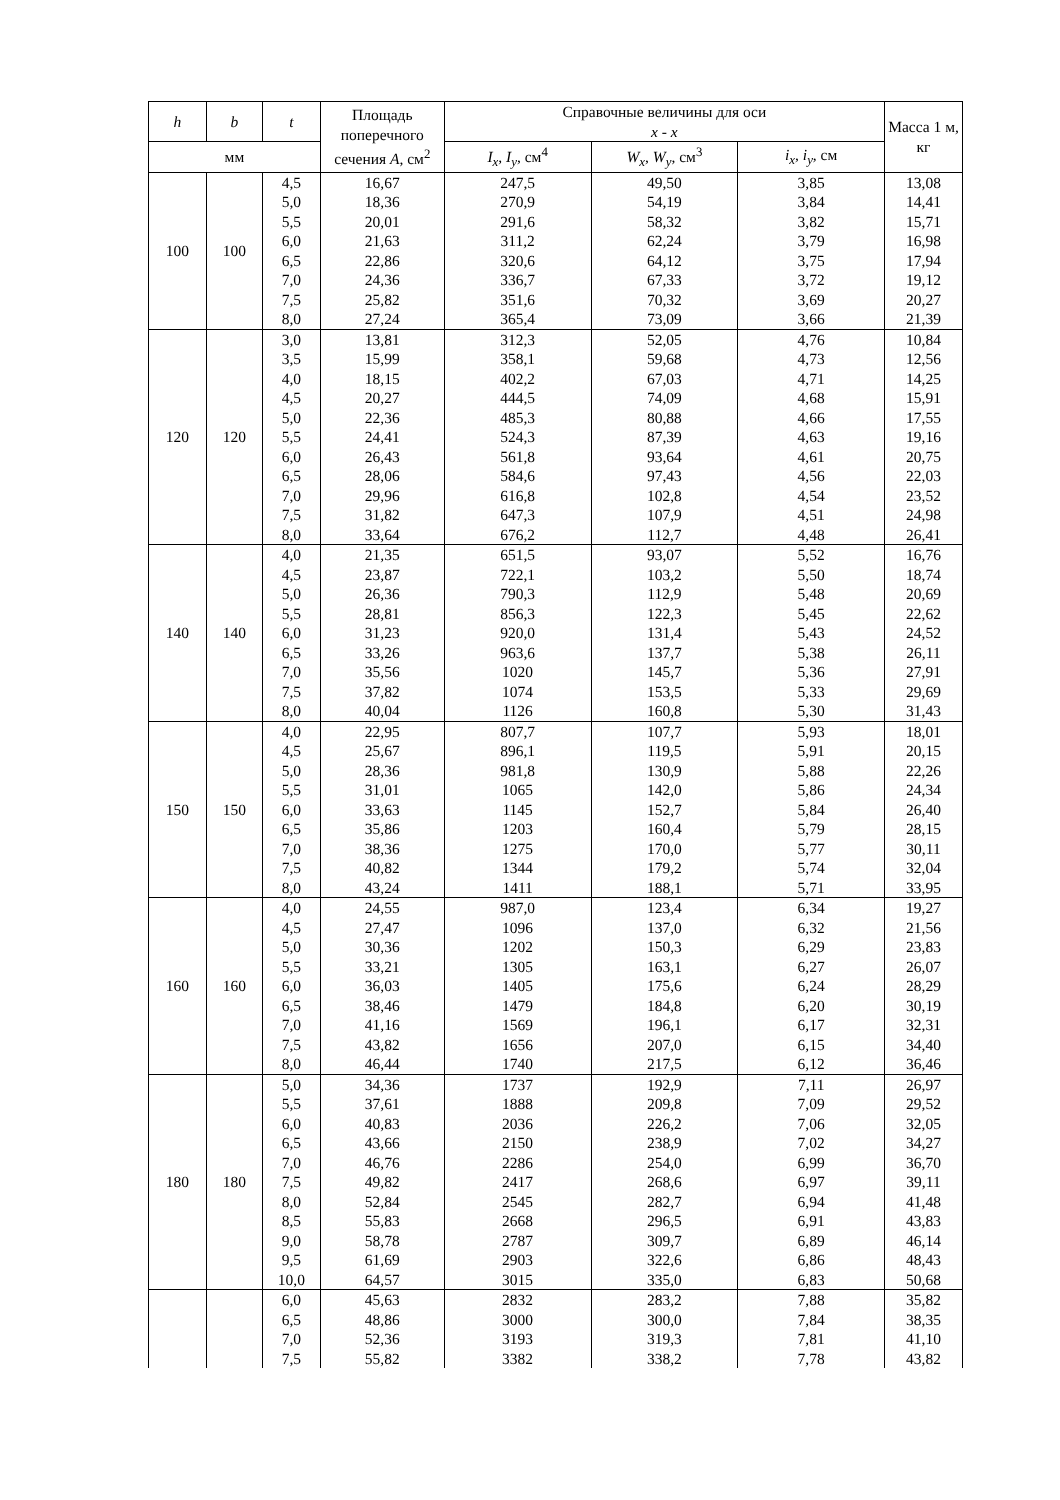| h | b | t | Площадь поперечного сечения A , см<sup>2</sup> | Справочные величины для оси x - x | | | Масса 1 м, кг |
| --- | --- | --- | --- | --- | --- | --- | --- |
| мм | | | | | | | |
| | | | | I<sub>x</sub> , I<sub>y</sub> , см<sup>4</sup> | W<sub>x</sub> , W<sub>y</sub> , см<sup>3</sup> | i<sub>x</sub> , i<sub>y</sub> , см | |
| 100 | 100 | 4,5 | 16,67 | 247,5 | 49,50 | 3,85 | 13,08 |
| | | 5,0 | 18,36 | 270,9 | 54,19 | 3,84 | 14,41 |
| | | 5,5 | 20,01 | 291,6 | 58,32 | 3,82 | 15,71 |
| | | 6,0 | 21,63 | 311,2 | 62,24 | 3,79 | 16,98 |
| | | 6,5 | 22,86 | 320,6 | 64,12 | 3,75 | 17,94 |
| | | 7,0 | 24,36 | 336,7 | 67,33 | 3,72 | 19,12 |
| | | 7,5 | 25,82 | 351,6 | 70,32 | 3,69 | 20,27 |
| | | 8,0 | 27,24 | 365,4 | 73,09 | 3,66 | 21,39 |
| 120 | 120 | 3,0 | 13,81 | 312,3 | 52,05 | 4,76 | 10,84 |
| | | 3,5 | 15,99 | 358,1 | 59,68 | 4,73 | 12,56 |
| | | 4,0 | 18,15 | 402,2 | 67,03 | 4,71 | 14,25 |
| | | 4,5 | 20,27 | 444,5 | 74,09 | 4,68 | 15,91 |
| | | 5,0 | 22,36 | 485,3 | 80,88 | 4,66 | 17,55 |
| | | 5,5 | 24,41 | 524,3 | 87,39 | 4,63 | 19,16 |
| | | 6,0 | 26,43 | 561,8 | 93,64 | 4,61 | 20,75 |
| | | 6,5 | 28,06 | 584,6 | 97,43 | 4,56 | 22,03 |
| | | 7,0 | 29,96 | 616,8 | 102,8 | 4,54 | 23,52 |
| | | 7,5 | 31,82 | 647,3 | 107,9 | 4,51 | 24,98 |
| | | 8,0 | 33,64 | 676,2 | 112,7 | 4,48 | 26,41 |
| 140 | 140 | 4,0 | 21,35 | 651,5 | 93,07 | 5,52 | 16,76 |
| | | 4,5 | 23,87 | 722,1 | 103,2 | 5,50 | 18,74 |
| | | 5,0 | 26,36 | 790,3 | 112,9 | 5,48 | 20,69 |
| | | 5,5 | 28,81 | 856,3 | 122,3 | 5,45 | 22,62 |
| | | 6,0 | 31,23 | 920,0 | 131,4 | 5,43 | 24,52 |
| | | 6,5 | 33,26 | 963,6 | 137,7 | 5,38 | 26,11 |
| | | 7,0 | 35,56 | 1020 | 145,7 | 5,36 | 27,91 |
| | | 7,5 | 37,82 | 1074 | 153,5 | 5,33 | 29,69 |
| | | 8,0 | 40,04 | 1126 | 160,8 | 5,30 | 31,43 |
| 150 | 150 | 4,0 | 22,95 | 807,7 | 107,7 | 5,93 | 18,01 |
| | | 4,5 | 25,67 | 896,1 | 119,5 | 5,91 | 20,15 |
| | | 5,0 | 28,36 | 981,8 | 130,9 | 5,88 | 22,26 |
| | | 5,5 | 31,01 | 1065 | 142,0 | 5,86 | 24,34 |
| | | 6,0 | 33,63 | 1145 | 152,7 | 5,84 | 26,40 |
| | | 6,5 | 35,86 | 1203 | 160,4 | 5,79 | 28,15 |
| | | 7,0 | 38,36 | 1275 | 170,0 | 5,77 | 30,11 |
| | | 7,5 | 40,82 | 1344 | 179,2 | 5,74 | 32,04 |
| | | 8,0 | 43,24 | 1411 | 188,1 | 5,71 | 33,95 |
| 160 | 160 | 4,0 | 24,55 | 987,0 | 123,4 | 6,34 | 19,27 |
| | | 4,5 | 27,47 | 1096 | 137,0 | 6,32 | 21,56 |
| | | 5,0 | 30,36 | 1202 | 150,3 | 6,29 | 23,83 |
| | | 5,5 | 33,21 | 1305 | 163,1 | 6,27 | 26,07 |
| | | 6,0 | 36,03 | 1405 | 175,6 | 6,24 | 28,29 |
| | | 6,5 | 38,46 | 1479 | 184,8 | 6,20 | 30,19 |
| | | 7,0 | 41,16 | 1569 | 196,1 | 6,17 | 32,31 |
| | | 7,5 | 43,82 | 1656 | 207,0 | 6,15 | 34,40 |
| | | 8,0 | 46,44 | 1740 | 217,5 | 6,12 | 36,46 |
| 180 | 180 | 5,0 | 34,36 | 1737 | 192,9 | 7,11 | 26,97 |
| | | 5,5 | 37,61 | 1888 | 209,8 | 7,09 | 29,52 |
| | | 6,0 | 40,83 | 2036 | 226,2 | 7,06 | 32,05 |
| | | 6,5 | 43,66 | 2150 | 238,9 | 7,02 | 34,27 |
| | | 7,0 | 46,76 | 2286 | 254,0 | 6,99 | 36,70 |
| | | 7,5 | 49,82 | 2417 | 268,6 | 6,97 | 39,11 |
| | | 8,0 | 52,84 | 2545 | 282,7 | 6,94 | 41,48 |
| | | 8,5 | 55,83 | 2668 | 296,5 | 6,91 | 43,83 |
| | | 9,0 | 58,78 | 2787 | 309,7 | 6,89 | 46,14 |
| | | 9,5 | 61,69 | 2903 | 322,6 | 6,86 | 48,43 |
| | | 10,0 | 64,57 | 3015 | 335,0 | 6,83 | 50,68 |
| | | 6,0 | 45,63 | 2832 | 283,2 | 7,88 | 35,82 |
| | | 6,5 | 48,86 | 3000 | 300,0 | 7,84 | 38,35 |
| | | 7,0 | 52,36 | 3193 | 319,3 | 7,81 | 41,10 |
| | | 7,5 | 55,82 | 3382 | 338,2 | 7,78 | 43,82 |